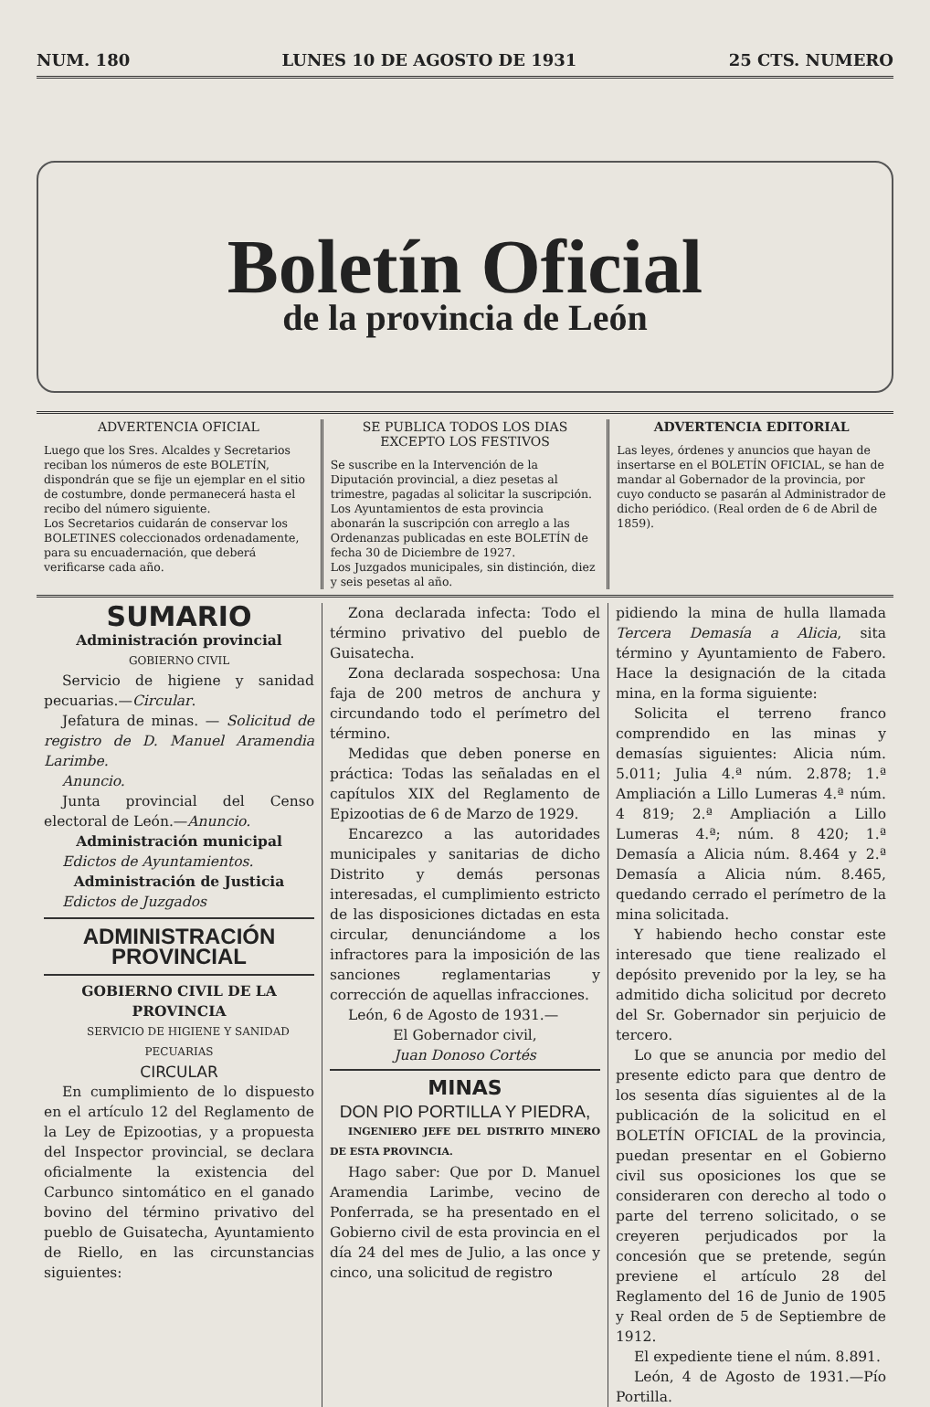NUM. 180 LUNES 10 DE AGOSTO DE 1931 25 CTS. NUMERO
Boletín Oficial
de la provincia de León
ADVERTENCIA OFICIAL
Luego que los Sres. Alcaldes y Secretarios reciban los números de este BOLETÍN, dispondrán que se fije un ejemplar en el sitio de costumbre, donde permanecerá hasta el recibo del número siguiente.
Los Secretarios cuidarán de conservar los BOLETINES coleccionados ordenadamente, para su encuadernación, que deberá verificarse cada año.
SE PUBLICA TODOS LOS DIAS EXCEPTO LOS FESTIVOS
Se suscribe en la Intervención de la Diputación provincial, a diez pesetas al trimestre, pagadas al solicitar la suscripción.
Los Ayuntamientos de esta provincia abonarán la suscripción con arreglo a las Ordenanzas publicadas en este BOLETÍN de fecha 30 de Diciembre de 1927.
Los Juzgados municipales, sin distinción, diez y seis pesetas al año.
ADVERTENCIA EDITORIAL
Las leyes, órdenes y anuncios que hayan de insertarse en el BOLETÍN OFICIAL, se han de mandar al Gobernador de la provincia, por cuyo conducto se pasarán al Administrador de dicho periódico. (Real orden de 6 de Abril de 1859).
SUMARIO
Administración provincial
GOBIERNO CIVIL
Servicio de higiene y sanidad pecuarias.—Circular.
Jefatura de minas. — Solicitud de registro de D. Manuel Aramendia Larimbe.
Anuncio.
Junta provincial del Censo electoral de León.—Anuncio.
Administración municipal
Edictos de Ayuntamientos.
Administración de Justicia
Edictos de Juzgados
ADMINISTRACIÓN PROVINCIAL
GOBIERNO CIVIL DE LA PROVINCIA
SERVICIO DE HIGIENE Y SANIDAD PECUARIAS
CIRCULAR
En cumplimiento de lo dispuesto en el artículo 12 del Reglamento de la Ley de Epizootias, y a propuesta del Inspector provincial, se declara oficialmente la existencia del Carbunco sintomático en el ganado bovino del término privativo del pueblo de Guisatecha, Ayuntamiento de Riello, en las circunstancias siguientes:
Zona declarada infecta: Todo el término privativo del pueblo de Guisatecha.
Zona declarada sospechosa: Una faja de 200 metros de anchura y circundando todo el perímetro del término.
Medidas que deben ponerse en práctica: Todas las señaladas en el capítulos XIX del Reglamento de Epizootias de 6 de Marzo de 1929.
Encarezco a las autoridades municipales y sanitarias de dicho Distrito y demás personas interesadas, el cumplimiento estricto de las disposiciones dictadas en esta circular, denunciándome a los infractores para la imposición de las sanciones reglamentarias y corrección de aquellas infracciones.
León, 6 de Agosto de 1931.—
El Gobernador civil,
Juan Donoso Cortés
MINAS
DON PIO PORTILLA Y PIEDRA,
INGENIERO JEFE DEL DISTRITO MINERO DE ESTA PROVINCIA.
Hago saber: Que por D. Manuel Aramendia Larimbe, vecino de Ponferrada, se ha presentado en el Gobierno civil de esta provincia en el día 24 del mes de Julio, a las once y cinco, una solicitud de registro
pidiendo la mina de hulla llamada Tercera Demasía a Alicia, sita término y Ayuntamiento de Fabero. Hace la designación de la citada mina, en la forma siguiente:
Solicita el terreno franco comprendido en las minas y demasías siguientes: Alicia núm. 5.011; Julia 4.ª núm. 2.878; 1.ª Ampliación a Lillo Lumeras 4.ª núm. 4 819; 2.ª Ampliación a Lillo Lumeras 4.ª; núm. 8 420; 1.ª Demasía a Alicia núm. 8.464 y 2.ª Demasía a Alicia núm. 8.465, quedando cerrado el perímetro de la mina solicitada.
Y habiendo hecho constar este interesado que tiene realizado el depósito prevenido por la ley, se ha admitido dicha solicitud por decreto del Sr. Gobernador sin perjuicio de tercero.
Lo que se anuncia por medio del presente edicto para que dentro de los sesenta días siguientes al de la publicación de la solicitud en el BOLETÍN OFICIAL de la provincia, puedan presentar en el Gobierno civil sus oposiciones los que se consideraren con derecho al todo o parte del terreno solicitado, o se creyeren perjudicados por la concesión que se pretende, según previene el artículo 28 del Reglamento del 16 de Junio de 1905 y Real orden de 5 de Septiembre de 1912.
El expediente tiene el núm. 8.891.
León, 4 de Agosto de 1931.—Pío Portilla.